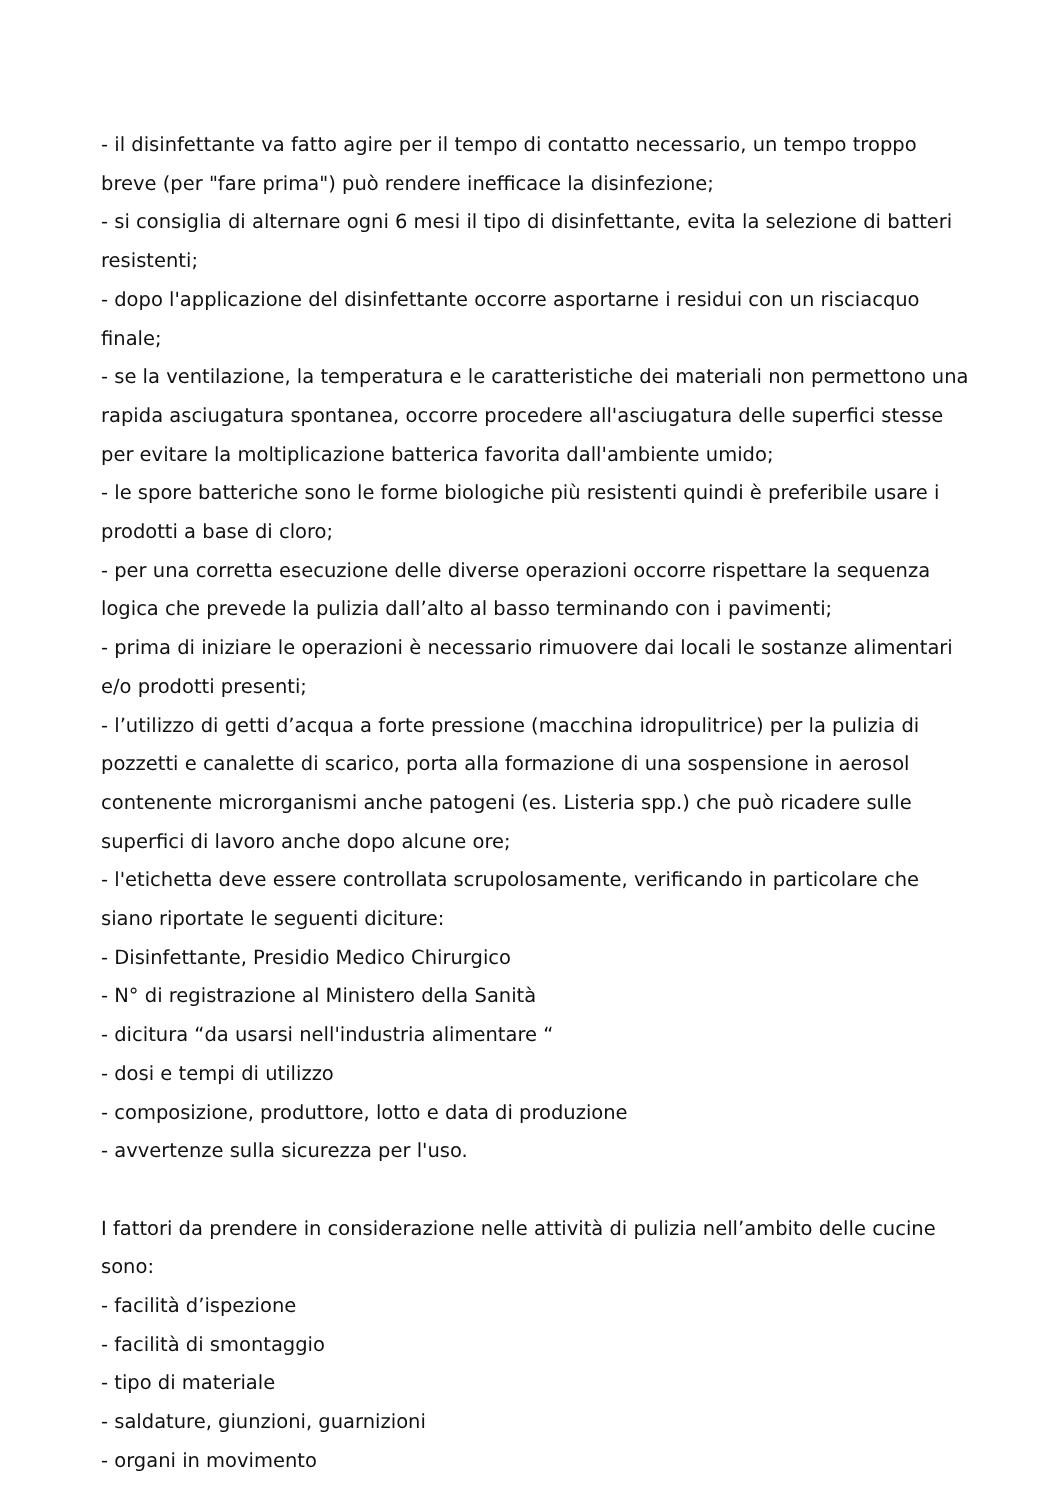- il disinfettante va fatto agire per il tempo di contatto necessario, un tempo troppo breve (per "fare prima") può rendere inefficace la disinfezione;
- si consiglia di alternare ogni 6 mesi il tipo di disinfettante, evita la selezione di batteri resistenti;
- dopo l'applicazione del disinfettante occorre asportarne i residui con un risciacquo finale;
- se la ventilazione, la temperatura e le caratteristiche dei materiali non permettono una rapida asciugatura spontanea, occorre procedere all'asciugatura delle superfici stesse per evitare la moltiplicazione batterica favorita dall'ambiente umido;
- le spore batteriche sono le forme biologiche più resistenti quindi è preferibile usare i prodotti a base di cloro;
- per una corretta esecuzione delle diverse operazioni occorre rispettare la sequenza logica che prevede la pulizia dall’alto al basso terminando con i pavimenti;
- prima di iniziare le operazioni è necessario rimuovere dai locali le sostanze alimentari e/o prodotti presenti;
- l’utilizzo di getti d’acqua a forte pressione (macchina idropulitrice) per la pulizia di pozzetti e canalette di scarico, porta alla formazione di una sospensione in aerosol contenente microrganismi anche patogeni (es. Listeria spp.) che può ricadere sulle superfici di lavoro anche dopo alcune ore;
- l'etichetta deve essere controllata scrupolosamente, verificando in particolare che siano riportate le seguenti diciture:
- Disinfettante, Presidio Medico Chirurgico
- N° di registrazione al Ministero della Sanità
- dicitura “da usarsi nell'industria alimentare “
- dosi e tempi di utilizzo
- composizione, produttore, lotto e data di produzione
- avvertenze sulla sicurezza per l'uso.
I fattori da prendere in considerazione nelle attività di pulizia nell’ambito delle cucine sono:
- facilità d’ispezione
- facilità di smontaggio
- tipo di materiale
- saldature, giunzioni, guarnizioni
- organi in movimento